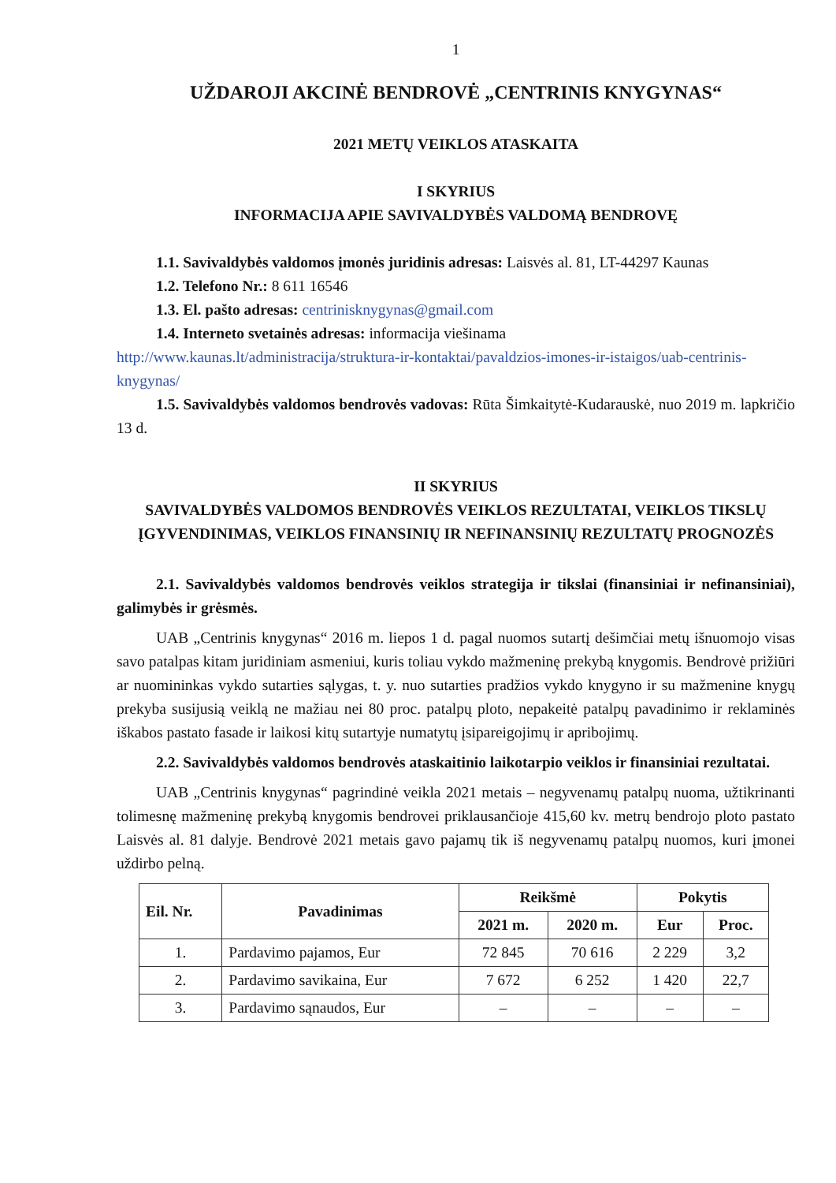1
UŽDAROJI AKCINĖ BENDROVĖ „CENTRINIS KNYGYNAS“
2021 METŲ VEIKLOS ATASKAITA
I SKYRIUS
INFORMACIJA APIE SAVIVALDYBĖS VALDOMĄ BENDROVĘ
1.1. Savivaldybės valdomos įmonės juridinis adresas: Laisvės al. 81, LT-44297 Kaunas
1.2. Telefono Nr.: 8 611 16546
1.3. El. pašto adresas: centrinisknygynas@gmail.com
1.4. Interneto svetainės adresas: informacija viešinama
http://www.kaunas.lt/administracija/struktura-ir-kontaktai/pavaldzios-imones-ir-istaigos/uab-centrinis-knygynas/
1.5. Savivaldybės valdomos bendrovės vadovas: Rūta Šimkaitytė-Kudarauskė, nuo 2019 m. lapkričio 13 d.
II SKYRIUS
SAVIVALDYBĖS VALDOMOS BENDROVĖS VEIKLOS REZULTATAI, VEIKLOS TIKSLŲ ĮGYVENDINIMAS, VEIKLOS FINANSINIŲ IR NEFINANSINIŲ REZULTATŲ PROGNOZĖS
2.1. Savivaldybės valdomos bendrovės veiklos strategija ir tikslai (finansiniai ir nefinansiniai), galimybės ir grėsmės.
UAB „Centrinis knygynas“ 2016 m. liepos 1 d. pagal nuomos sutartį dešimčiai metų išnuomojo visas savo patalpas kitam juridiniam asmeniui, kuris toliau vykdo mažmeninę prekybą knygomis. Bendrovė prižiūri ar nuomininkas vykdo sutarties sąlygas, t. y. nuo sutarties pradžios vykdo knygyno ir su mažmenine knygų prekyba susijusią veiklą ne mažiau nei 80 proc. patalpų ploto, nepakeitė patalpų pavadinimo ir reklaminės iškabos pastato fasade ir laikosi kitų sutartyje numatytų įsipareigojimų ir apribojimų.
2.2. Savivaldybės valdomos bendrovės ataskaitinio laikotarpio veiklos ir finansiniai rezultatai.
UAB „Centrinis knygynas“ pagrindinė veikla 2021 metais – negyvenamų patalpų nuoma, užtikrinanti tolimesnę mažmeninę prekybą knygomis bendrovei priklausančioje 415,60 kv. metrų bendrojo ploto pastato Laisvės al. 81 dalyje. Bendrovė 2021 metais gavo pajamų tik iš negyvenamų patalpų nuomos, kuri įmonei uždirbo pelną.
| Eil. Nr. | Pavadinimas | Reikšmė | | Pokytis | |
| --- | --- | --- | --- | --- | --- |
| | | 2021 m. | 2020 m. | Eur | Proc. |
| 1. | Pardavimo pajamos, Eur | 72 845 | 70 616 | 2 229 | 3,2 |
| 2. | Pardavimo savikaina, Eur | 7 672 | 6 252 | 1 420 | 22,7 |
| 3. | Pardavimo sąnaudos, Eur | – | – | – | – |